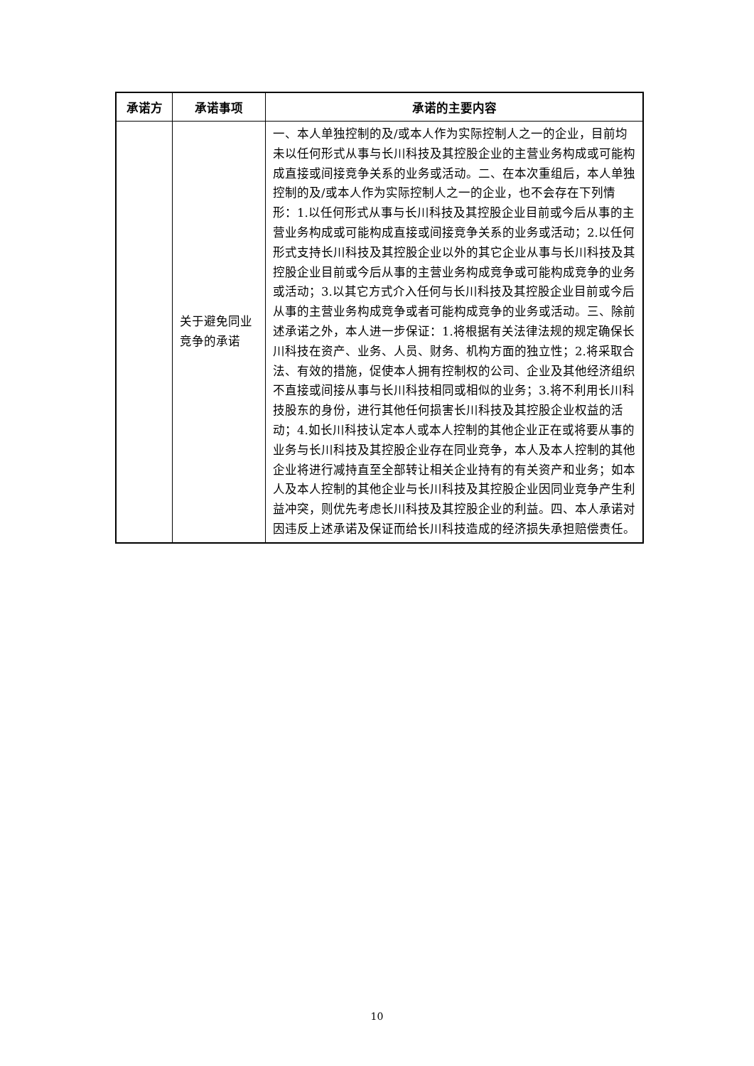| 承诺方 | 承诺事项 | 承诺的主要内容 |
| --- | --- | --- |
| | 关于避免同业竞争的承诺 | 一、本人单独控制的及/或本人作为实际控制人之一的企业，目前均未以任何形式从事与长川科技及其控股企业的主营业务构成或可能构成直接或间接竞争关系的业务或活动。二、在本次重组后，本人单独控制的及/或本人作为实际控制人之一的企业，也不会存在下列情形：1.以任何形式从事与长川科技及其控股企业目前或今后从事的主营业务构成或可能构成直接或间接竞争关系的业务或活动；2.以任何形式支持长川科技及其控股企业以外的其它企业从事与长川科技及其控股企业目前或今后从事的主营业务构成竞争或可能构成竞争的业务或活动；3.以其它方式介入任何与长川科技及其控股企业目前或今后从事的主营业务构成竞争或者可能构成竞争的业务或活动。三、除前述承诺之外，本人进一步保证：1.将根据有关法律法规的规定确保长川科技在资产、业务、人员、财务、机构方面的独立性；2.将采取合法、有效的措施，促使本人拥有控制权的公司、企业及其他经济组织不直接或间接从事与长川科技相同或相似的业务；3.将不利用长川科技股东的身份，进行其他任何损害长川科技及其控股企业权益的活动；4.如长川科技认定本人或本人控制的其他企业正在或将要从事的业务与长川科技及其控股企业存在同业竞争，本人及本人控制的其他企业将进行减持直至全部转让相关企业持有的有关资产和业务；如本人及本人控制的其他企业与长川科技及其控股企业因同业竞争产生利益冲突，则优先考虑长川科技及其控股企业的利益。四、本人承诺对因违反上述承诺及保证而给长川科技造成的经济损失承担赔偿责任。 |
10